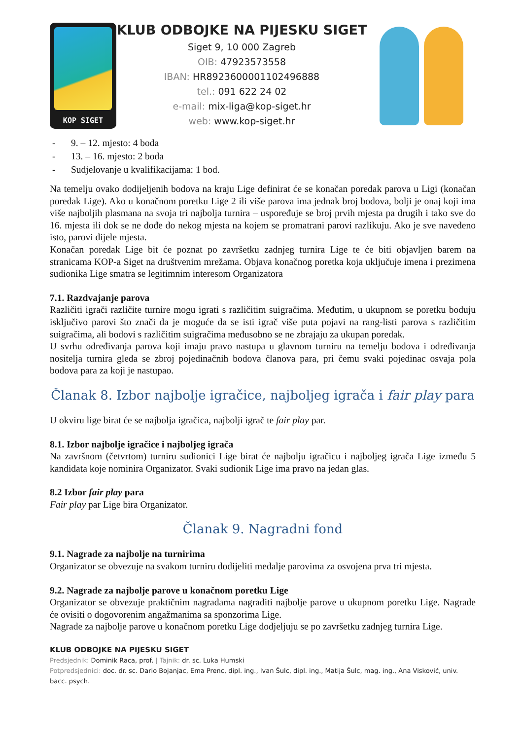KOP SIGET
KLUB ODBOJKE NA PIJESKU SIGET
Siget 9, 10 000 Zagreb
OIB: 47923573558
IBAN: HR8923600001102496888
tel.: 091 622 24 02
e-mail: mix-liga@kop-siget.hr
web: www.kop-siget.hr
- 9. – 12. mjesto: 4 boda
- 13. – 16. mjesto: 2 boda
- Sudjelovanje u kvalifikacijama: 1 bod.
Na temelju ovako dodijeljenih bodova na kraju Lige definirat će se konačan poredak parova u Ligi (konačan poredak Lige). Ako u konačnom poretku Lige 2 ili više parova ima jednak broj bodova, bolji je onaj koji ima više najboljih plasmana na svoja tri najbolja turnira – uspoređuje se broj prvih mjesta pa drugih i tako sve do 16. mjesta ili dok se ne dođe do nekog mjesta na kojem se promatrani parovi razlikuju. Ako je sve navedeno isto, parovi dijele mjesta.
Konačan poredak Lige bit će poznat po završetku zadnjeg turnira Lige te će biti objavljen barem na stranicama KOP-a Siget na društvenim mrežama. Objava konačnog poretka koja uključuje imena i prezimena sudionika Lige smatra se legitimnim interesom Organizatora
7.1. Razdvajanje parova
Različiti igrači različite turnire mogu igrati s različitim suigračima. Međutim, u ukupnom se poretku boduju isključivo parovi što znači da je moguće da se isti igrač više puta pojavi na rang-listi parova s različitim suigračima, ali bodovi s različitim suigračima međusobno se ne zbrajaju za ukupan poredak.
U svrhu određivanja parova koji imaju pravo nastupa u glavnom turniru na temelju bodova i određivanja nositelja turnira gleda se zbroj pojedinačnih bodova članova para, pri čemu svaki pojedinac osvaja pola bodova para za koji je nastupao.
Članak 8. Izbor najbolje igračice, najboljeg igrača i fair play para
U okviru lige birat će se najbolja igračica, najbolji igrač te fair play par.
8.1. Izbor najbolje igračice i najboljeg igrača
Na završnom (četvrtom) turniru sudionici Lige birat će najbolju igračicu i najboljeg igrača Lige između 5 kandidata koje nominira Organizator. Svaki sudionik Lige ima pravo na jedan glas.
8.2 Izbor fair play para
Fair play par Lige bira Organizator.
Članak 9. Nagradni fond
9.1. Nagrade za najbolje na turnirima
Organizator se obvezuje na svakom turniru dodijeliti medalje parovima za osvojena prva tri mjesta.
9.2. Nagrade za najbolje parove u konačnom poretku Lige
Organizator se obvezuje praktičnim nagradama nagraditi najbolje parove u ukupnom poretku Lige. Nagrade će ovisiti o dogovorenim angažmanima sa sponzorima Lige.
Nagrade za najbolje parove u konačnom poretku Lige dodjeljuju se po završetku zadnjeg turnira Lige.
KLUB ODBOJKE NA PIJESKU SIGET
Predsjednik: Dominik Raca, prof. | Tajnik: dr. sc. Luka Humski
Potpredsjednici: doc. dr. sc. Dario Bojanjac, Ema Prenc, dipl. ing., Ivan Šulc, dipl. ing., Matija Šulc, mag. ing., Ana Visković, univ. bacc. psych.